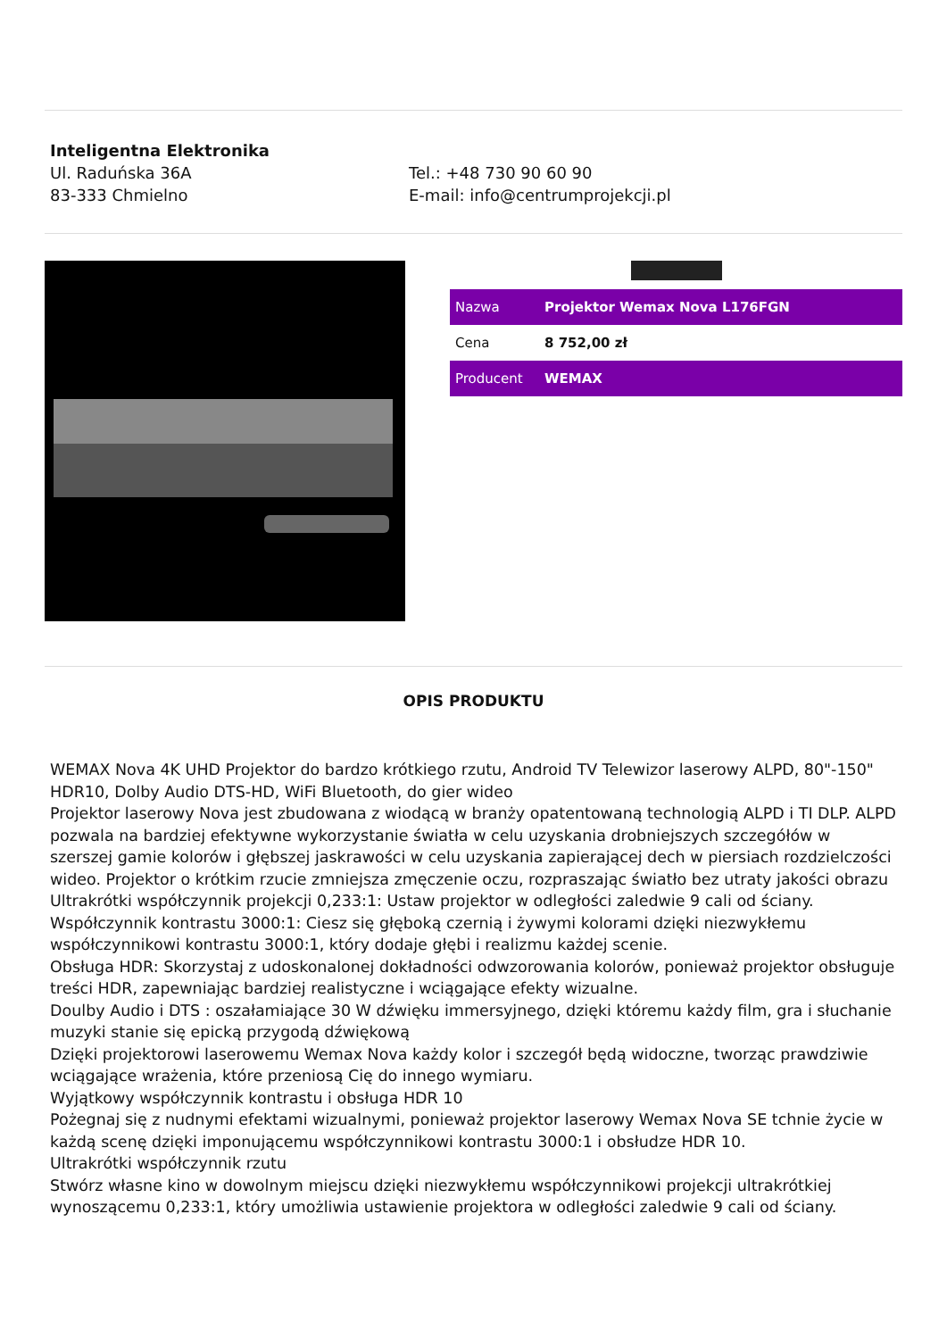Inteligentna Elektronika
Ul. Raduńska 36A
83-333 Chmielno
Tel.: +48 730 90 60 90
E-mail: info@centrumprojekcji.pl
| Nazwa | Projektor Wemax Nova L176FGN |
| Cena | 8 752,00 zł |
| Producent | WEMAX |
OPIS PRODUKTU
WEMAX Nova 4K UHD Projektor do bardzo krótkiego rzutu, Android TV Telewizor laserowy ALPD, 80"-150" HDR10, Dolby Audio DTS-HD, WiFi Bluetooth, do gier wideo
Projektor laserowy Nova jest zbudowana z wiodącą w branży opatentowaną technologią ALPD i TI DLP. ALPD pozwala na bardziej efektywne wykorzystanie światła w celu uzyskania drobniejszych szczegółów w szerszej gamie kolorów i głębszej jaskrawości w celu uzyskania zapierającej dech w piersiach rozdzielczości wideo. Projektor o krótkim rzucie zmniejsza zmęczenie oczu, rozpraszając światło bez utraty jakości obrazu
Ultrakrótki współczynnik projekcji 0,233:1: Ustaw projektor w odległości zaledwie 9 cali od ściany.
Współczynnik kontrastu 3000:1: Ciesz się głęboką czernią i żywymi kolorami dzięki niezwykłemu współczynnikowi kontrastu 3000:1, który dodaje głębi i realizmu każdej scenie.
Obsługa HDR: Skorzystaj z udoskonalonej dokładności odwzorowania kolorów, ponieważ projektor obsługuje treści HDR, zapewniając bardziej realistyczne i wciągające efekty wizualne.
Doulby Audio i DTS : oszałamiające 30 W dźwięku immersyjnego, dzięki któremu każdy film, gra i słuchanie muzyki stanie się epicką przygodą dźwiękową
Dzięki projektorowi laserowemu Wemax Nova każdy kolor i szczegół będą widoczne, tworząc prawdziwie wciągające wrażenia, które przeniosą Cię do innego wymiaru.
Wyjątkowy współczynnik kontrastu i obsługa HDR 10
Pożegnaj się z nudnymi efektami wizualnymi, ponieważ projektor laserowy Wemax Nova SE tchnie życie w każdą scenę dzięki imponującemu współczynnikowi kontrastu 3000:1 i obsłudze HDR 10.
Ultrakrótki współczynnik rzutu
Stwórz własne kino w dowolnym miejscu dzięki niezwykłemu współczynnikowi projekcji ultrakrótkiej wynoszącemu 0,233:1, który umożliwia ustawienie projektora w odległości zaledwie 9 cali od ściany.